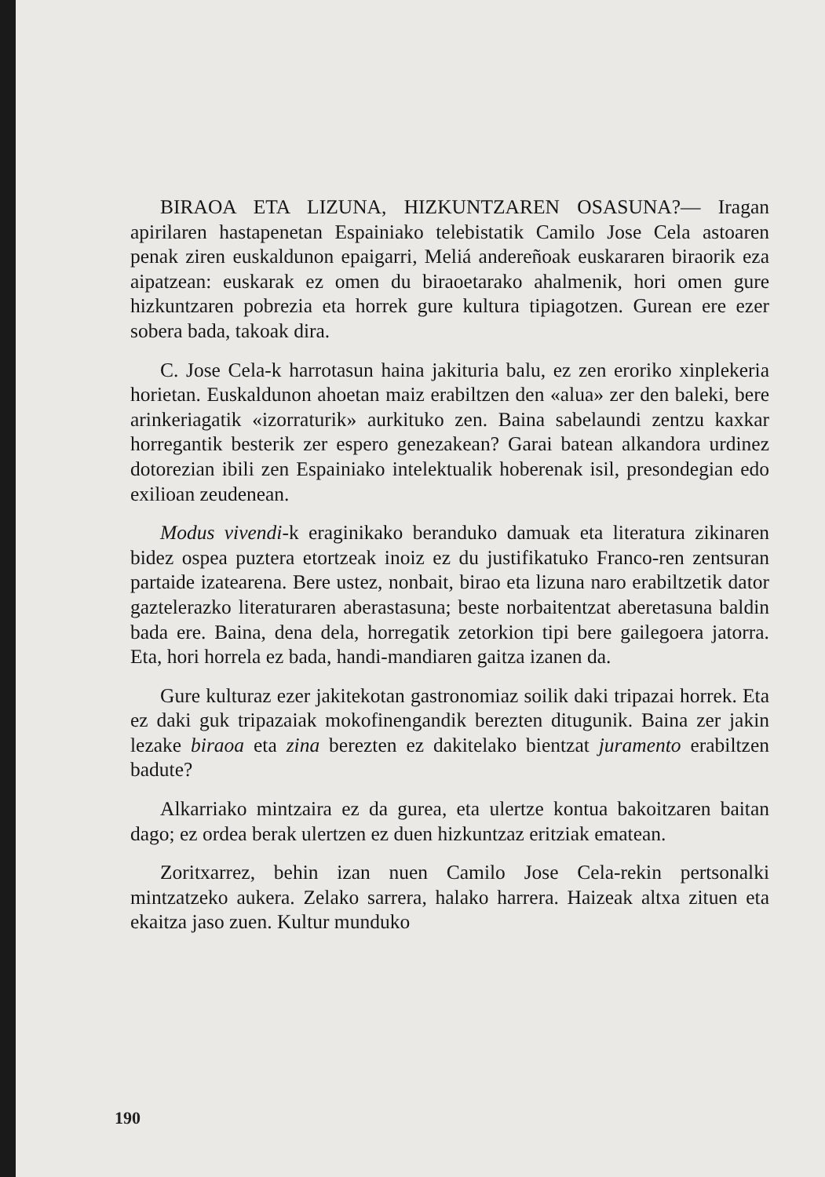BIRAOA ETA LIZUNA, HIZKUNTZAREN OSASUNA?— Iragan apirilaren hastapenetan Espainiako telebistatik Camilo Jose Cela astoaren penak ziren euskaldunon epaigarri, Meliá andereñoak euskararen biraorik eza aipatzean: euskarak ez omen du biraoetarako ahalmenik, hori omen gure hizkuntzaren pobrezia eta horrek gure kultura tipiagotzen. Gurean ere ezer sobera bada, takoak dira.
C. Jose Cela-k harrotasun haina jakituria balu, ez zen eroriko xinplekeria horietan. Euskaldunon ahoetan maiz erabiltzen den «alua» zer den baleki, bere arinkeriagatik «izorraturik» aurkituko zen. Baina sabelaundi zentzu kaxkar horregantik besterik zer espero genezakean? Garai batean alkandora urdinez dotorezian ibili zen Espainiako intelektualik hoberenak isil, presondegian edo exilioan zeudenean.
Modus vivendi-k eraginikako beranduko damuak eta literatura zikinaren bidez ospea puztera etortzeak inoiz ez du justifikatuko Franco-ren zentsuran partaide izatearena. Bere ustez, nonbait, birao eta lizuna naro erabiltzetik dator gaztelerazko literaturaren aberastasuna; beste norbaitentzat aberetasuna baldin bada ere. Baina, dena dela, horregatik zetorkion tipi bere gailegoera jatorra. Eta, hori horrela ez bada, handi-mandiaren gaitza izanen da.
Gure kulturaz ezer jakitekotan gastronomiaz soilik daki tripazai horrek. Eta ez daki guk tripazaiak mokofinengandik berezten ditugunik. Baina zer jakin lezake biraoa eta zina berezten ez dakitelako bientzat juramento erabiltzen badute?
Alkarriako mintzaira ez da gurea, eta ulertze kontua bakoitzaren baitan dago; ez ordea berak ulertzen ez duen hizkuntzaz eritziak ematean.
Zoritxarrez, behin izan nuen Camilo Jose Cela-rekin pertsonalki mintzatzeko aukera. Zelako sarrera, halako harrera. Haizeak altxa zituen eta ekaitza jaso zuen. Kultur munduko
190